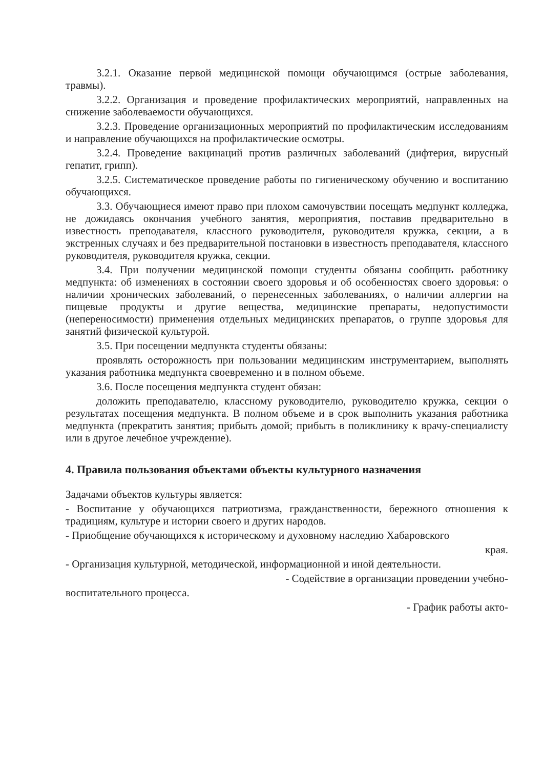3.2.1. Оказание первой медицинской помощи обучающимся (острые заболевания, травмы).
3.2.2. Организация и проведение профилактических мероприятий, направленных на снижение заболеваемости обучающихся.
3.2.3. Проведение организационных мероприятий по профилактическим исследованиям и направление обучающихся на профилактические осмотры.
3.2.4. Проведение вакцинаций против различных заболеваний (дифтерия, вирусный гепатит, грипп).
3.2.5. Систематическое проведение работы по гигиеническому обучению и воспитанию обучающихся.
3.3. Обучающиеся имеют право при плохом самочувствии посещать медпункт колледжа, не дожидаясь окончания учебного занятия, мероприятия, поставив предварительно в известность преподавателя, классного руководителя, руководителя кружка, секции, а в экстренных случаях и без предварительной постановки в известность преподавателя, классного руководителя, руководителя кружка, секции.
3.4. При получении медицинской помощи студенты обязаны сообщить работнику медпункта: об изменениях в состоянии своего здоровья и об особенностях своего здоровья: о наличии хронических заболеваний, о перенесенных заболеваниях, о наличии аллергии на пищевые продукты и другие вещества, медицинские препараты, недопустимости (непереносимости) применения отдельных медицинских препаратов, о группе здоровья для занятий физической культурой.
3.5. При посещении медпункта студенты обязаны:
проявлять осторожность при пользовании медицинским инструментарием, выполнять указания работника медпункта своевременно и в полном объеме.
3.6. После посещения медпункта студент обязан:
доложить преподавателю, классному руководителю, руководителю кружка, секции о результатах посещения медпункта. В полном объеме и в срок выполнить указания работника медпункта (прекратить занятия; прибыть домой; прибыть в поликлинику к врачу-специалисту или в другое лечебное учреждение).
4. Правила пользования объектами объекты культурного назначения
Задачами объектов культуры является:
- Воспитание у обучающихся патриотизма, гражданственности, бережного отношения к традициям, культуре и истории своего и других народов.
- Приобщение обучающихся к историческому и духовному наследию Хабаровского
края.
- Организация культурной, методической, информационной и иной деятельности.
- Содействие в организации проведении учебно-
воспитательного процесса.
- График работы акто-